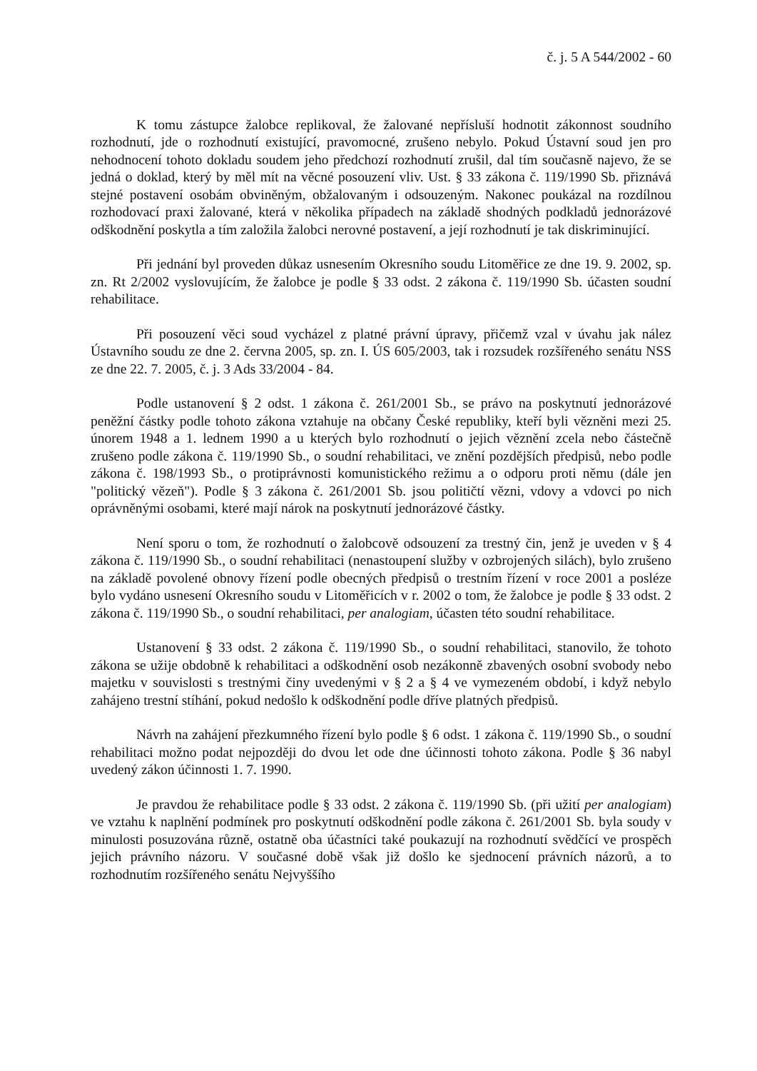č. j. 5 A 544/2002 - 60
K tomu zástupce žalobce replikoval, že žalované nepřísluší hodnotit zákonnost soudního rozhodnutí, jde o rozhodnutí existující, pravomocné, zrušeno nebylo. Pokud Ústavní soud jen pro nehodnocení tohoto dokladu soudem jeho předchozí rozhodnutí zrušil, dal tím současně najevo, že se jedná o doklad, který by měl mít na věcné posouzení vliv. Ust. § 33 zákona č. 119/1990 Sb. přiznává stejné postavení osobám obviněným, obžalovaným i odsouzeným. Nakonec poukázal na rozdílnou rozhodovací praxi žalované, která v několika případech na základě shodných podkladů jednorázové odškodnění poskytla a tím založila žalobci nerovné postavení, a její rozhodnutí je tak diskriminující.
Při jednání byl proveden důkaz usnesením Okresního soudu Litoměřice ze dne 19. 9. 2002, sp. zn. Rt 2/2002 vyslovujícím, že žalobce je podle § 33 odst. 2 zákona č. 119/1990 Sb. účasten soudní rehabilitace.
Při posouzení věci soud vycházel z platné právní úpravy, přičemž vzal v úvahu jak nález Ústavního soudu ze dne 2. června 2005, sp. zn. I. ÚS 605/2003, tak i rozsudek rozšířeného senátu NSS ze dne 22. 7. 2005, č. j. 3 Ads 33/2004 - 84.
Podle ustanovení § 2 odst. 1 zákona č. 261/2001 Sb., se právo na poskytnutí jednorázové peněžní částky podle tohoto zákona vztahuje na občany České republiky, kteří byli vězněni mezi 25. únorem 1948 a 1. lednem 1990 a u kterých bylo rozhodnutí o jejich věznění zcela nebo částečně zrušeno podle zákona č. 119/1990 Sb., o soudní rehabilitaci, ve znění pozdějších předpisů, nebo podle zákona č. 198/1993 Sb., o protiprávnosti komunistického režimu a o odporu proti němu (dále jen "politický vězeň"). Podle § 3 zákona č. 261/2001 Sb. jsou političtí vězni, vdovy a vdovci po nich oprávněnými osobami, které mají nárok na poskytnutí jednorázové částky.
Není sporu o tom, že rozhodnutí o žalobcově odsouzení za trestný čin, jenž je uveden v § 4 zákona č. 119/1990 Sb., o soudní rehabilitaci (nenastoupení služby v ozbrojených silách), bylo zrušeno na základě povolené obnovy řízení podle obecných předpisů o trestním řízení v roce 2001 a posléze bylo vydáno usnesení Okresního soudu v Litoměřicích v r. 2002 o tom, že žalobce je podle § 33 odst. 2 zákona č. 119/1990 Sb., o soudní rehabilitaci, per analogiam, účasten této soudní rehabilitace.
Ustanovení § 33 odst. 2 zákona č. 119/1990 Sb., o soudní rehabilitaci, stanovilo, že tohoto zákona se užije obdobně k rehabilitaci a odškodnění osob nezákonně zbavených osobní svobody nebo majetku v souvislosti s trestnými činy uvedenými v § 2 a § 4 ve vymezeném období, i když nebylo zahájeno trestní stíhání, pokud nedošlo k odškodnění podle dříve platných předpisů.
Návrh na zahájení přezkumného řízení bylo podle § 6 odst. 1 zákona č. 119/1990 Sb., o soudní rehabilitaci možno podat nejpozději do dvou let ode dne účinnosti tohoto zákona. Podle § 36 nabyl uvedený zákon účinnosti 1. 7. 1990.
Je pravdou že rehabilitace podle § 33 odst. 2 zákona č. 119/1990 Sb. (při užití per analogiam) ve vztahu k naplnění podmínek pro poskytnutí odškodnění podle zákona č. 261/2001 Sb. byla soudy v minulosti posuzována různě, ostatně oba účastníci také poukazují na rozhodnutí svědčící ve prospěch jejich právního názoru. V současné době však již došlo ke sjednocení právních názorů, a to rozhodnutím rozšířeného senátu Nejvyššího